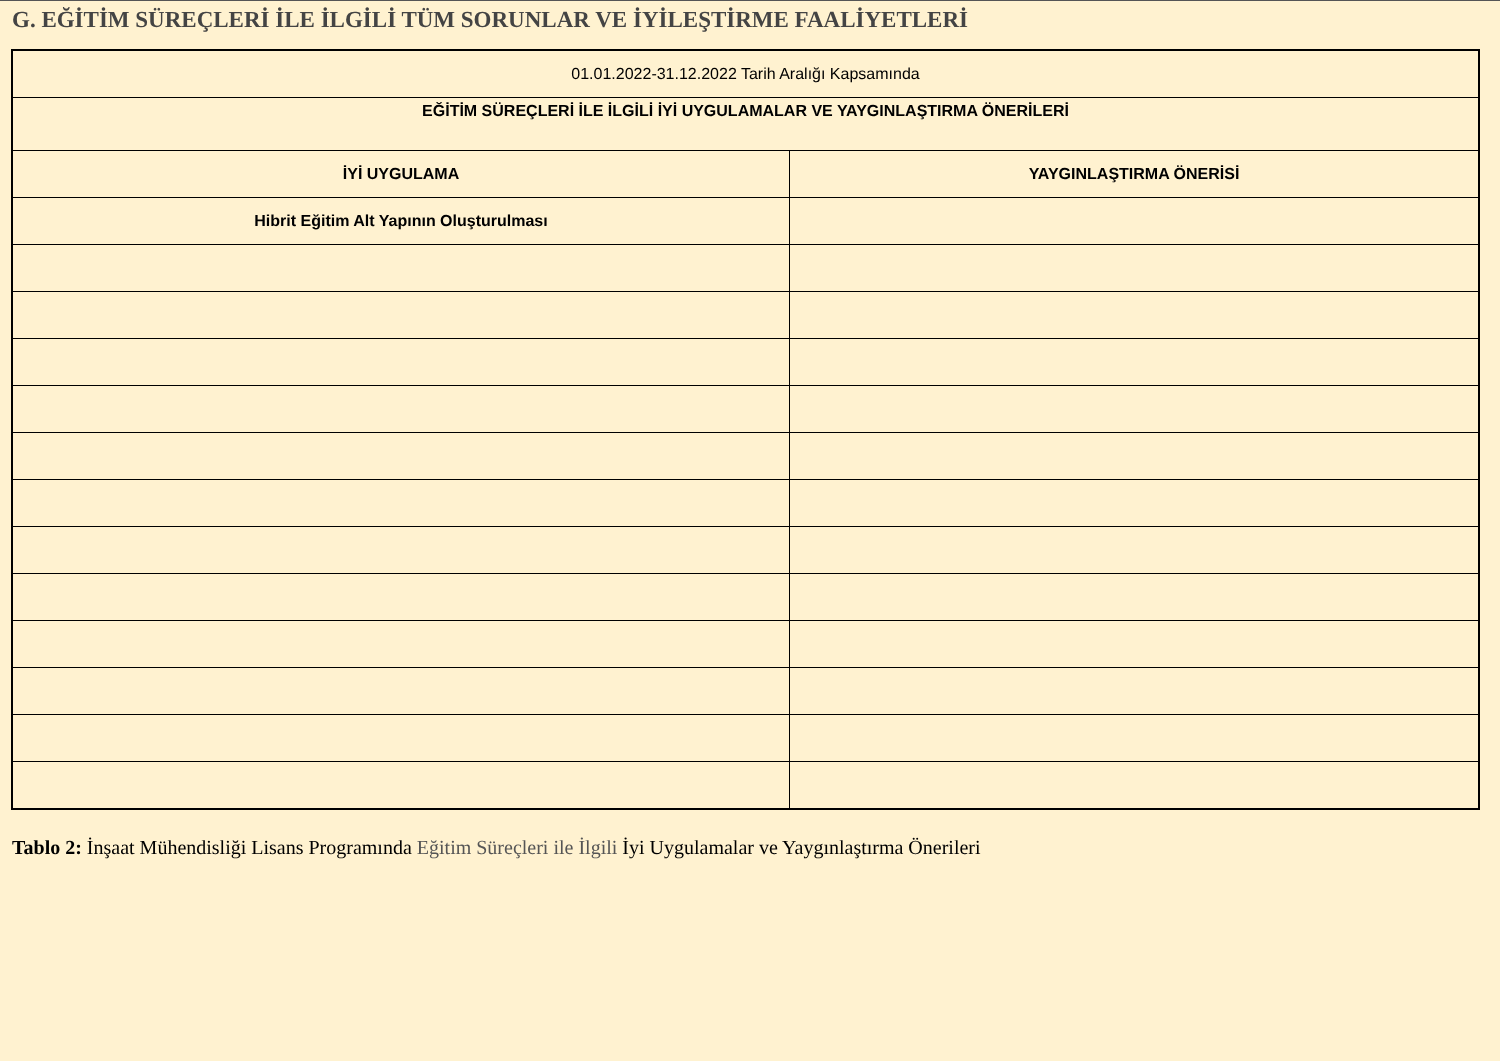G. EĞİTİM SÜREÇLERİ İLE İLGİLİ TÜM SORUNLAR VE İYİLEŞTİRME FAALİYETLERİ
| 01.01.2022-31.12.2022 Tarih Aralığı Kapsamında | |
| EĞİTİM SÜREÇLERİ İLE İLGİLİ İYİ UYGULAMALAR VE YAYGINLAŞTIRMA ÖNERİLERİ | |
| İYİ UYGULAMA | YAYGINLAŞTIRMA ÖNERİSİ |
| Hibrit Eğitim Alt Yapının Oluşturulması | |
Tablo 2: İnşaat Mühendisliği Lisans Programında Eğitim Süreçleri ile İlgili İyi Uygulamalar ve Yaygınlaştırma Önerileri